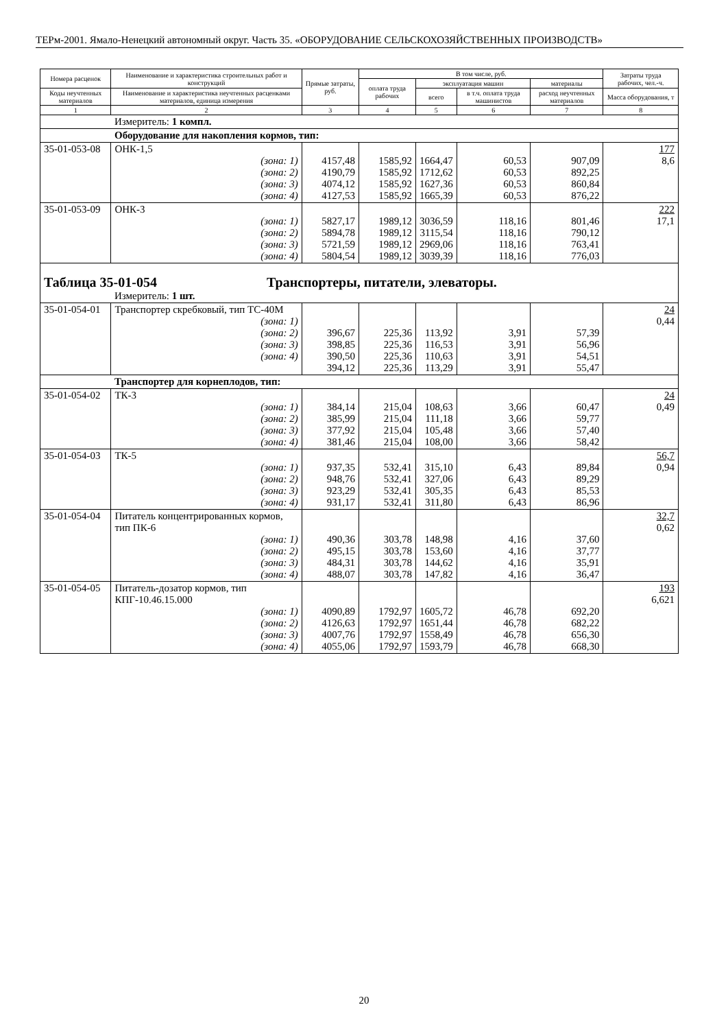ТЕРм-2001. Ямало-Ненецкий автономный округ. Часть 35. «ОБОРУДОВАНИЕ СЕЛЬСКОХОЗЯЙСТВЕННЫХ ПРОИЗВОДСТВ»
| Номера расценок | Наименование и характеристика строительных работ и конструкций | Прямые затраты, руб. | В том числе, руб. | | | | Затраты труда рабочих, чел.-ч. |
| --- | --- | --- | --- | --- | --- | --- | --- |
| | | | оплата труда рабочих | эксплуатация машин | | материалы | |
| Коды неучтенных материалов | Наименование и характеристика неучтенных расценками материалов, единица измерения | | | всего | в т.ч. оплата труда машинистов | расход неучтенных материалов | Масса оборудования, т |
| 1 | 2 | 3 | 4 | 5 | 6 | 7 | 8 |
| Измеритель: 1 компл. | | | | | | | |
| Оборудование для накопления кормов, тип: | | | | | | | |
| 35-01-053-08 | ОНК-1,5 (зона: 1) (зона: 2) (зона: 3) (зона: 4) | 4157,48 4190,79 4074,12 4127,53 | 1585,92 1585,92 1585,92 1585,92 | 1664,47 1712,62 1627,36 1665,39 | 60,53 60,53 60,53 60,53 | 907,09 892,25 860,84 876,22 | 177 8,6 |
| 35-01-053-09 | ОНК-3 (зона: 1) (зона: 2) (зона: 3) (зона: 4) | 5827,17 5894,78 5721,59 5804,54 | 1989,12 1989,12 1989,12 1989,12 | 3036,59 3115,54 2969,06 3039,39 | 118,16 118,16 118,16 118,16 | 801,46 790,12 763,41 776,03 | 222 17,1 |
| Таблица 35-01-054 Транспортеры, питатели, элеваторы. Измеритель: 1 шт. | | | | | | | |
| 35-01-054-01 | Транспортер скребковый, тип ТС-40М (зона: 1) (зона: 2) (зона: 3) (зона: 4) | 396,67 398,85 390,50 394,12 | 225,36 225,36 225,36 225,36 | 113,92 116,53 110,63 113,29 | 3,91 3,91 3,91 3,91 | 57,39 56,96 54,51 55,47 | 24 0,44 |
| Транспортер для корнеплодов, тип: | | | | | | | |
| 35-01-054-02 | ТК-3 (зона: 1) (зона: 2) (зона: 3) (зона: 4) | 384,14 385,99 377,92 381,46 | 215,04 215,04 215,04 215,04 | 108,63 111,18 105,48 108,00 | 3,66 3,66 3,66 3,66 | 60,47 59,77 57,40 58,42 | 24 0,49 |
| 35-01-054-03 | ТК-5 (зона: 1) (зона: 2) (зона: 3) (зона: 4) | 937,35 948,76 923,29 931,17 | 532,41 532,41 532,41 532,41 | 315,10 327,06 305,35 311,80 | 6,43 6,43 6,43 6,43 | 89,84 89,29 85,53 86,96 | 56,7 0,94 |
| 35-01-054-04 | Питатель концентрированных кормов, тип ПК-6 (зона: 1) (зона: 2) (зона: 3) (зона: 4) | 490,36 495,15 484,31 488,07 | 303,78 303,78 303,78 303,78 | 148,98 153,60 144,62 147,82 | 4,16 4,16 4,16 4,16 | 37,60 37,77 35,91 36,47 | 32,7 0,62 |
| 35-01-054-05 | Питатель-дозатор кормов, тип КПГ-10.46.15.000 (зона: 1) (зона: 2) (зона: 3) (зона: 4) | 4090,89 4126,63 4007,76 4055,06 | 1792,97 1792,97 1792,97 1792,97 | 1605,72 1651,44 1558,49 1593,79 | 46,78 46,78 46,78 46,78 | 692,20 682,22 656,30 668,30 | 193 6,621 |
20